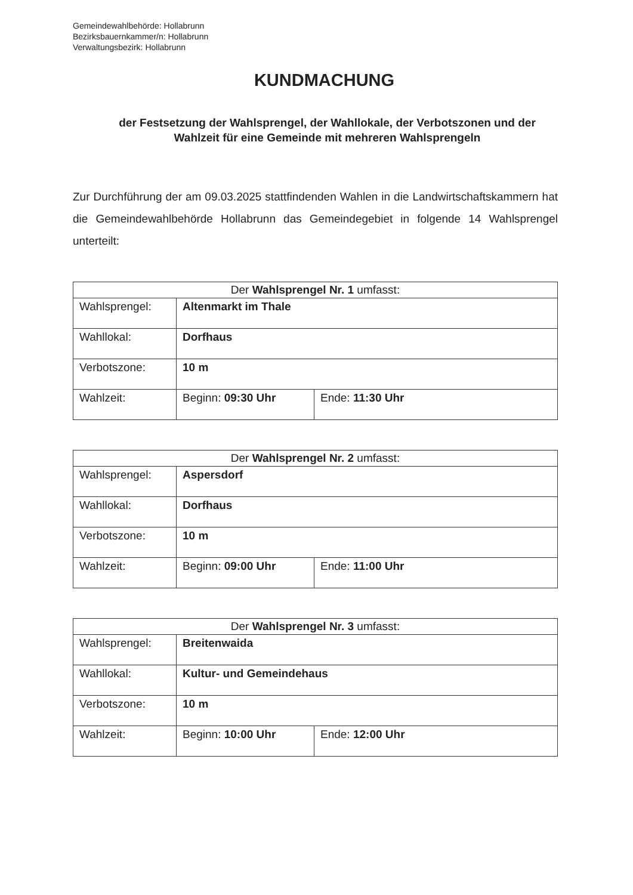Gemeindewahlbehörde: Hollabrunn
Bezirksbauernkammer/n: Hollabrunn
Verwaltungsbezirk: Hollabrunn
KUNDMACHUNG
der Festsetzung der Wahlsprengel, der Wahllokale, der Verbotszonen und der Wahlzeit für eine Gemeinde mit mehreren Wahlsprengeln
Zur Durchführung der am 09.03.2025 stattfindenden Wahlen in die Landwirtschaftskammern hat die Gemeindewahlbehörde Hollabrunn das Gemeindegebiet in folgende 14 Wahlsprengel unterteilt:
| Der Wahlsprengel Nr. 1 umfasst: | | |
| --- | --- | --- |
| Wahlsprengel: | Altenmarkt im Thale | |
| Wahllokal: | Dorfhaus | |
| Verbotszone: | 10 m | |
| Wahlzeit: | Beginn: 09:30 Uhr | Ende: 11:30 Uhr |
| Der Wahlsprengel Nr. 2 umfasst: | | |
| --- | --- | --- |
| Wahlsprengel: | Aspersdorf | |
| Wahllokal: | Dorfhaus | |
| Verbotszone: | 10 m | |
| Wahlzeit: | Beginn: 09:00 Uhr | Ende: 11:00 Uhr |
| Der Wahlsprengel Nr. 3 umfasst: | | |
| --- | --- | --- |
| Wahlsprengel: | Breitenwaida | |
| Wahllokal: | Kultur- und Gemeindehaus | |
| Verbotszone: | 10 m | |
| Wahlzeit: | Beginn: 10:00 Uhr | Ende: 12:00 Uhr |